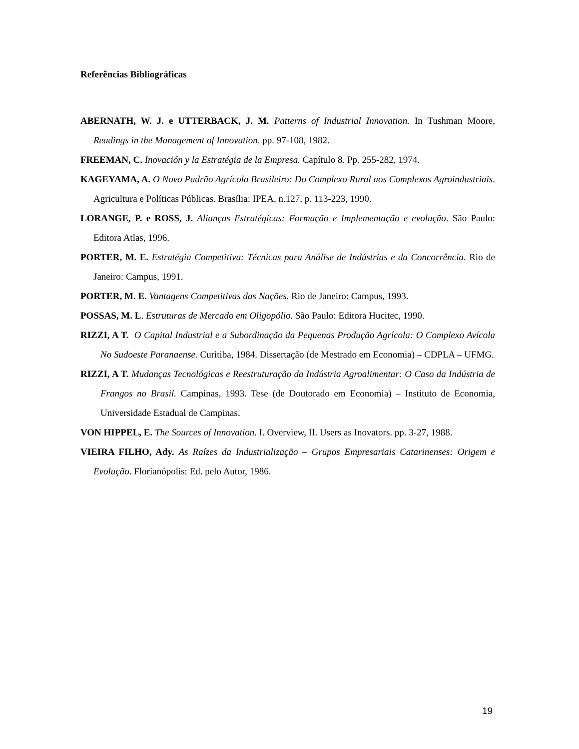Referências Bibliográficas
ABERNATH, W. J. e UTTERBACK, J. M. Patterns of Industrial Innovation. In Tushman Moore, Readings in the Management of Innovation. pp. 97-108, 1982.
FREEMAN, C. Inovación y la Estratégia de la Empresa. Capítulo 8. Pp. 255-282, 1974.
KAGEYAMA, A. O Novo Padrão Agrícola Brasileiro: Do Complexo Rural aos Complexos Agroindustriais. Agricultura e Políticas Públicas. Brasília: IPEA, n.127, p. 113-223, 1990.
LORANGE, P. e ROSS, J. Alianças Estratégicas: Formação e Implementação e evolução. São Paulo: Editora Atlas, 1996.
PORTER, M. E. Estratégia Competitiva: Técnicas para Análise de Indústrias e da Concorrência. Rio de Janeiro: Campus, 1991.
PORTER, M. E. Vantagens Competitivas das Nações. Rio de Janeiro: Campus, 1993.
POSSAS, M. L. Estruturas de Mercado em Oligopólio. São Paulo: Editora Hucitec, 1990.
RIZZI, A T. O Capital Industrial e a Subordinação da Pequenas Produção Agrícola: O Complexo Avícola No Sudoeste Paranaense. Curitiba, 1984. Dissertação (de Mestrado em Economia) – CDPLA – UFMG.
RIZZI, A T. Mudanças Tecnológicas e Reestruturação da Indústria Agroalimentar: O Caso da Indústria de Frangos no Brasil. Campinas, 1993. Tese (de Doutorado em Economia) – Instituto de Economia, Universidade Estadual de Campinas.
VON HIPPEL, E. The Sources of Innovation. I. Overview, II. Users as Inovators. pp. 3-27, 1988.
VIEIRA FILHO, Ady. As Raízes da Industrialização – Grupos Empresariais Catarinenses: Origem e Evolução. Florianópolis: Ed. pelo Autor, 1986.
19